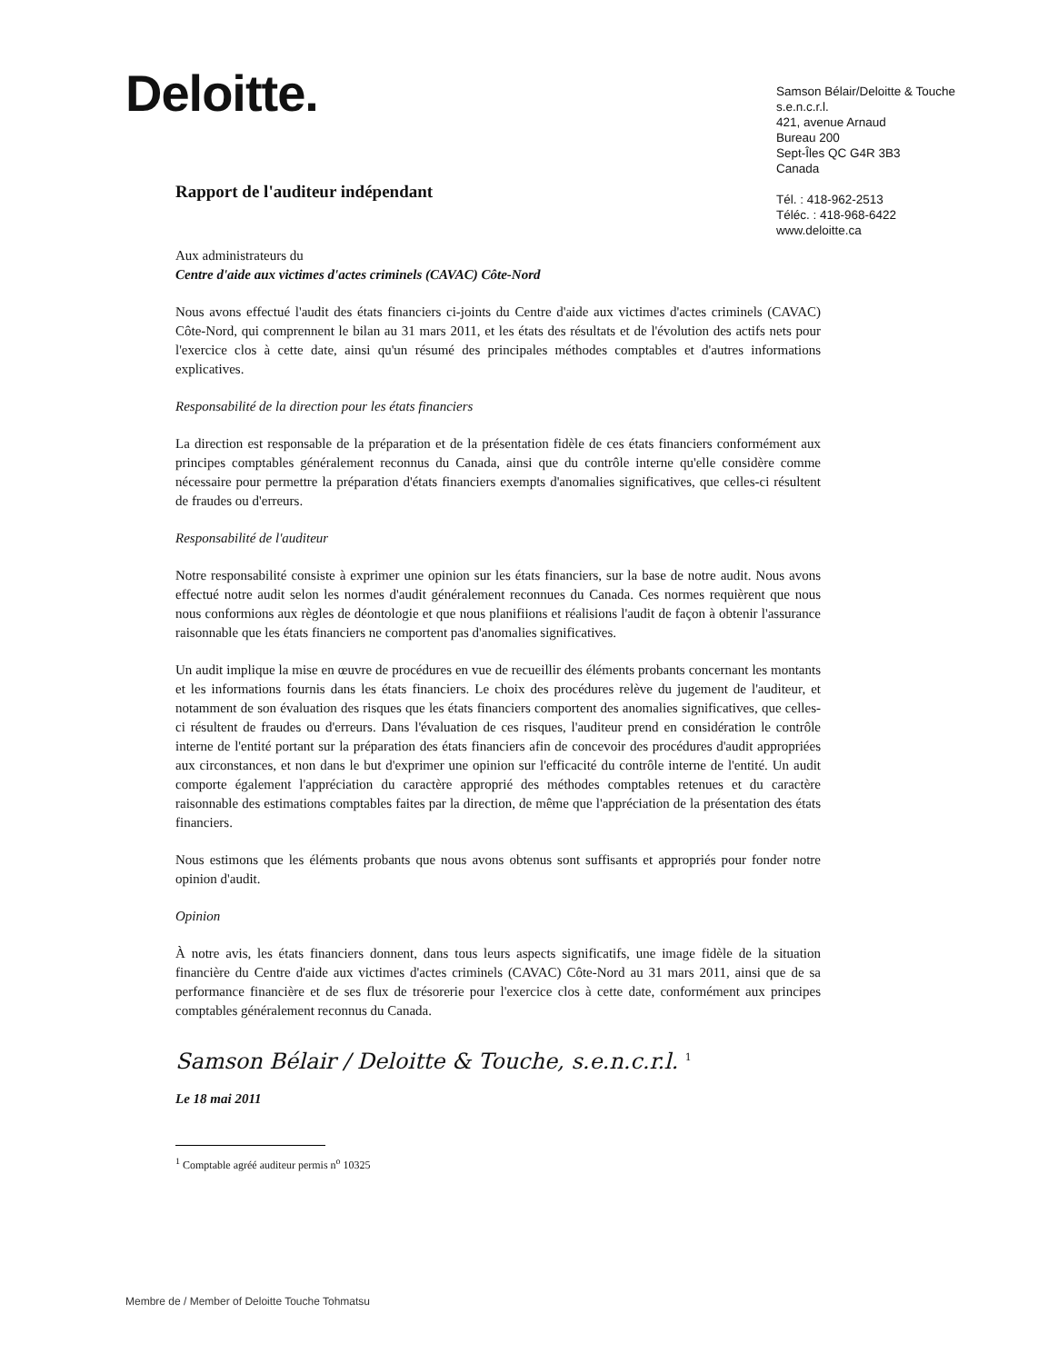Deloitte.
Samson Bélair/Deloitte & Touche
s.e.n.c.r.l.
421, avenue Arnaud
Bureau 200
Sept-Îles QC G4R 3B3
Canada
Tél. : 418-962-2513
Téléc. : 418-968-6422
www.deloitte.ca
Rapport de l'auditeur indépendant
Aux administrateurs du
Centre d'aide aux victimes d'actes criminels (CAVAC) Côte-Nord
Nous avons effectué l'audit des états financiers ci-joints du Centre d'aide aux victimes d'actes criminels (CAVAC) Côte-Nord, qui comprennent le bilan au 31 mars 2011, et les états des résultats et de l'évolution des actifs nets pour l'exercice clos à cette date, ainsi qu'un résumé des principales méthodes comptables et d'autres informations explicatives.
Responsabilité de la direction pour les états financiers
La direction est responsable de la préparation et de la présentation fidèle de ces états financiers conformément aux principes comptables généralement reconnus du Canada, ainsi que du contrôle interne qu'elle considère comme nécessaire pour permettre la préparation d'états financiers exempts d'anomalies significatives, que celles-ci résultent de fraudes ou d'erreurs.
Responsabilité de l'auditeur
Notre responsabilité consiste à exprimer une opinion sur les états financiers, sur la base de notre audit. Nous avons effectué notre audit selon les normes d'audit généralement reconnues du Canada. Ces normes requièrent que nous nous conformions aux règles de déontologie et que nous planifiions et réalisions l'audit de façon à obtenir l'assurance raisonnable que les états financiers ne comportent pas d'anomalies significatives.
Un audit implique la mise en œuvre de procédures en vue de recueillir des éléments probants concernant les montants et les informations fournis dans les états financiers. Le choix des procédures relève du jugement de l'auditeur, et notamment de son évaluation des risques que les états financiers comportent des anomalies significatives, que celles-ci résultent de fraudes ou d'erreurs. Dans l'évaluation de ces risques, l'auditeur prend en considération le contrôle interne de l'entité portant sur la préparation des états financiers afin de concevoir des procédures d'audit appropriées aux circonstances, et non dans le but d'exprimer une opinion sur l'efficacité du contrôle interne de l'entité. Un audit comporte également l'appréciation du caractère approprié des méthodes comptables retenues et du caractère raisonnable des estimations comptables faites par la direction, de même que l'appréciation de la présentation des états financiers.
Nous estimons que les éléments probants que nous avons obtenus sont suffisants et appropriés pour fonder notre opinion d'audit.
Opinion
À notre avis, les états financiers donnent, dans tous leurs aspects significatifs, une image fidèle de la situation financière du Centre d'aide aux victimes d'actes criminels (CAVAC) Côte-Nord au 31 mars 2011, ainsi que de sa performance financière et de ses flux de trésorerie pour l'exercice clos à cette date, conformément aux principes comptables généralement reconnus du Canada.
Samson Bélair / Deloitte & Touche, s.e.n.c.r.l. <sup>1</sup>
Le 18 mai 2011
<sup>1</sup> Comptable agréé auditeur permis n<sup>o</sup> 10325
Membre de / Member of Deloitte Touche Tohmatsu